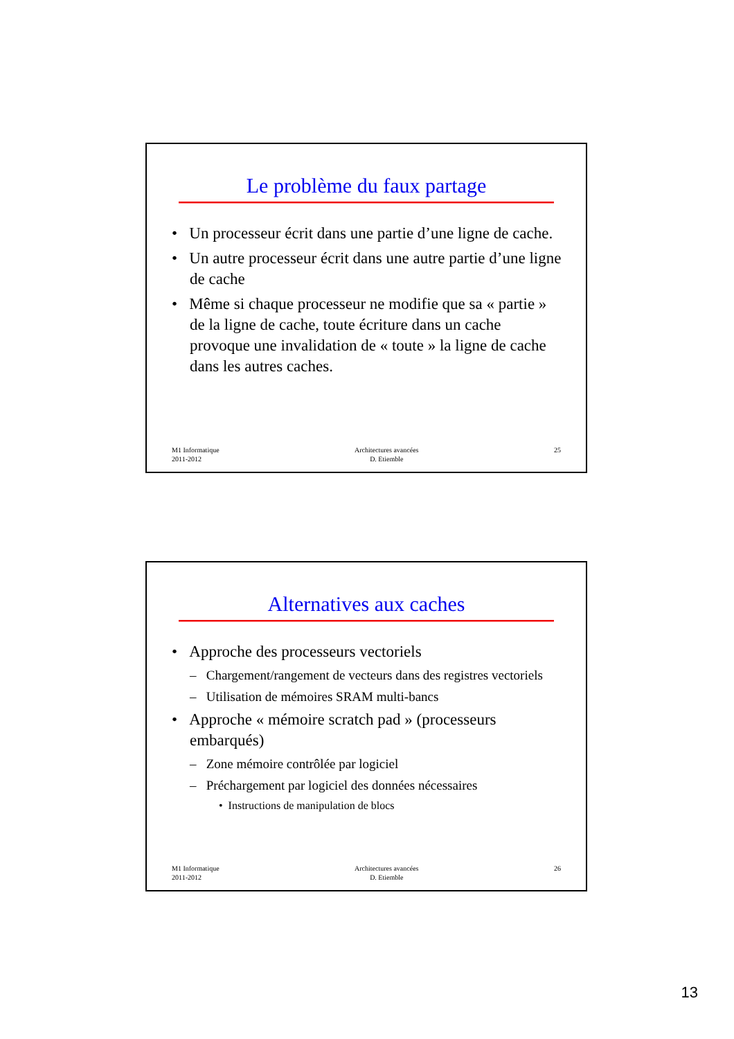Le problème du faux partage
• Un processeur écrit dans une partie d’une ligne de cache.
• Un autre processeur écrit dans une autre partie d’une ligne de cache
• Même si chaque processeur ne modifie que sa « partie » de la ligne de cache, toute écriture dans un cache provoque une invalidation de « toute » la ligne de cache dans les autres caches.
M1 Informatique
2011-2012
Architectures avancées
D. Etiemble
25
Alternatives aux caches
• Approche des processeurs vectoriels
– Chargement/rangement de vecteurs dans des registres vectoriels
– Utilisation de mémoires SRAM multi-bancs
• Approche « mémoire scratch pad » (processeurs embarqués)
– Zone mémoire contrôlée par logiciel
– Préchargement par logiciel des données nécessaires
• Instructions de manipulation de blocs
M1 Informatique
2011-2012
Architectures avancées
D. Etiemble
26
13